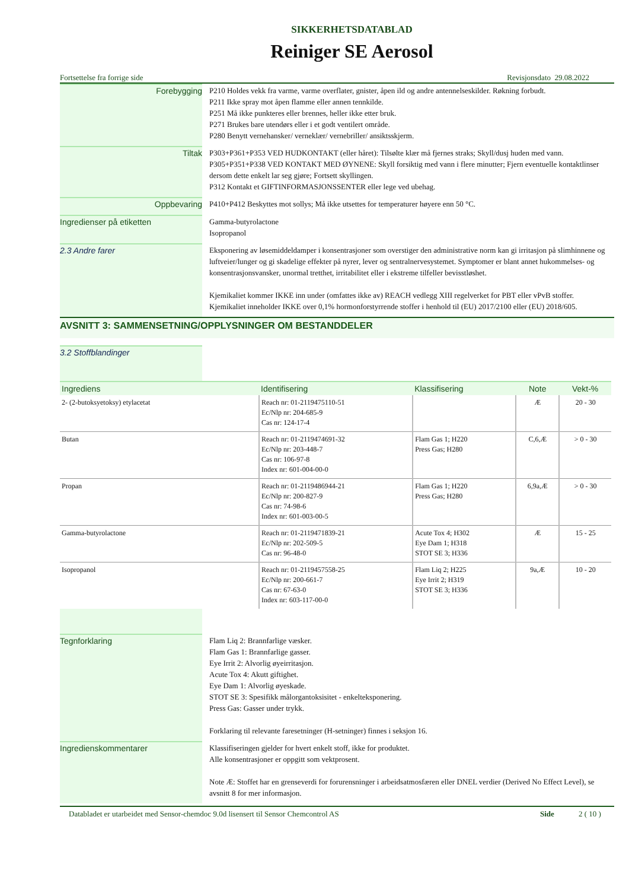SIKKERHETSDATABLAD
Reiniger SE Aerosol
Fortsettelse fra forrige side Revisjonsdato 29.08.2022
Forebygging
P210 Holdes vekk fra varme, varme overflater, gnister, åpen ild og andre antennelseskilder. Røkning forbudt.
P211 Ikke spray mot åpen flamme eller annen tennkilde.
P251 Må ikke punkteres eller brennes, heller ikke etter bruk.
P271 Brukes bare utendørs eller i et godt ventilert område.
P280 Benytt vernehansker/ verneklær/ vernebriller/ ansiktsskjerm.
Tiltak
P303+P361+P353 VED HUDKONTAKT (eller håret): Tilsølte klær må fjernes straks; Skyll/dusj huden med vann.
P305+P351+P338 VED KONTAKT MED ØYNENE: Skyll forsiktig med vann i flere minutter; Fjern eventuelle kontaktlinser dersom dette enkelt lar seg gjøre; Fortsett skyllingen.
P312 Kontakt et GIFTINFORMASJONSSENTER eller lege ved ubehag.
Oppbevaring
P410+P412 Beskyttes mot sollys; Må ikke utsettes for temperaturer høyere enn 50 °C.
Ingredienser på etiketten
Gamma-butyrolactone
Isopropanol
2.3 Andre farer
Eksponering av løsemiddeldamper i konsentrasjoner som overstiger den administrative norm kan gi irritasjon på slimhinnene og luftveier/lunger og gi skadelige effekter på nyrer, lever og sentralnervesystemet. Symptomer er blant annet hukommelses- og konsentrasjonsvansker, unormal tretthet, irritabilitet eller i ekstreme tilfeller bevisstløshet.
Kjemikaliet kommer IKKE inn under (omfattes ikke av) REACH vedlegg XIII regelverket for PBT eller vPvB stoffer.
Kjemikaliet inneholder IKKE over 0,1% hormonforstyrrende stoffer i henhold til (EU) 2017/2100 eller (EU) 2018/605.
AVSNITT 3: SAMMENSETNING/OPPLYSNINGER OM BESTANDDELER
3.2 Stoffblandinger
| Ingrediens | Identifisering | Klassifisering | Note | Vekt-% |
| --- | --- | --- | --- | --- |
| 2- (2-butoksyetoksy) etylacetat | Reach nr: 01-2119475110-51 Ec/Nlp nr: 204-685-9 Cas nr: 124-17-4 | | Æ | 20 - 30 |
| Butan | Reach nr: 01-2119474691-32 Ec/Nlp nr: 203-448-7 Cas nr: 106-97-8 Index nr: 601-004-00-0 | Flam Gas 1; H220 Press Gas; H280 | C,6,Æ | > 0 - 30 |
| Propan | Reach nr: 01-2119486944-21 Ec/Nlp nr: 200-827-9 Cas nr: 74-98-6 Index nr: 601-003-00-5 | Flam Gas 1; H220 Press Gas; H280 | 6,9a,Æ | > 0 - 30 |
| Gamma-butyrolactone | Reach nr: 01-2119471839-21 Ec/Nlp nr: 202-509-5 Cas nr: 96-48-0 | Acute Tox 4; H302 Eye Dam 1; H318 STOT SE 3; H336 | Æ | 15 - 25 |
| Isopropanol | Reach nr: 01-2119457558-25 Ec/Nlp nr: 200-661-7 Cas nr: 67-63-0 Index nr: 603-117-00-0 | Flam Liq 2; H225 Eye Irrit 2; H319 STOT SE 3; H336 | 9a,Æ | 10 - 20 |
Tegnforklaring
Flam Liq 2: Brannfarlige væsker.
Flam Gas 1: Brannfarlige gasser.
Eye Irrit 2: Alvorlig øyeirritasjon.
Acute Tox 4: Akutt giftighet.
Eye Dam 1: Alvorlig øyeskade.
STOT SE 3: Spesifikk målorgantoksisitet - enkelteksponering.
Press Gas: Gasser under trykk.
Forklaring til relevante faresetninger (H-setninger) finnes i seksjon 16.
Ingredienskommentarer
Klassifiseringen gjelder for hvert enkelt stoff, ikke for produktet.
Alle konsentrasjoner er oppgitt som vektprosent.
Note Æ: Stoffet har en grenseverdi for forurensninger i arbeidsatmosfæren eller DNEL verdier (Derived No Effect Level), se avsnitt 8 for mer informasjon.
Databladet er utarbeidet med Sensor-chemdoc 9.0d lisensert til Sensor Chemcontrol AS Side 2 ( 10 )